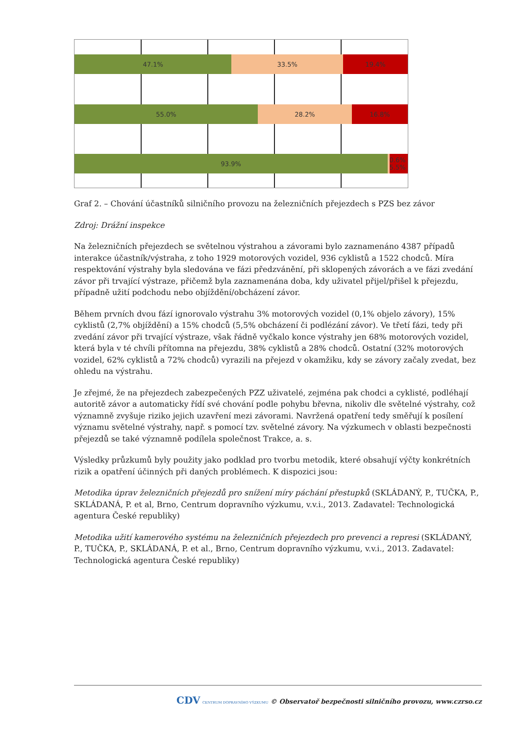47.1% 33.5% 19.4%
55.0% 28.2% 16.8%
93.9% 0.6% 5.5%
Graf 2. – Chování účastníků silničního provozu na železničních přejezdech s PZS bez závor
Zdroj: Drážní inspekce
Na železničních přejezdech se světelnou výstrahou a závorami bylo zaznamenáno 4387 případů interakce účastník/výstraha, z toho 1929 motorových vozidel, 936 cyklistů a 1522 chodců. Míra respektování výstrahy byla sledována ve fázi předzvánění, při sklopených závorách a ve fázi zvedání závor při trvající výstraze, přičemž byla zaznamenána doba, kdy uživatel přijel/přišel k přejezdu, případně užití podchodu nebo objíždění/obcházení závor.
Během prvních dvou fází ignorovalo výstrahu 3% motorových vozidel (0,1% objelo závory), 15% cyklistů (2,7% objíždění) a 15% chodců (5,5% obcházení či podlézání závor). Ve třetí fázi, tedy při zvedání závor při trvající výstraze, však řádně vyčkalo konce výstrahy jen 68% motorových vozidel, která byla v té chvíli přítomna na přejezdu, 38% cyklistů a 28% chodců. Ostatní (32% motorových vozidel, 62% cyklistů a 72% chodců) vyrazili na přejezd v okamžiku, kdy se závory začaly zvedat, bez ohledu na výstrahu.
Je zřejmé, že na přejezdech zabezpečených PZZ uživatelé, zejména pak chodci a cyklisté, podléhají autoritě závor a automaticky řídí své chování podle pohybu břevna, nikoliv dle světelné výstrahy, což významně zvyšuje riziko jejich uzavření mezi závorami. Navržená opatření tedy směřují k posílení významu světelné výstrahy, např. s pomocí tzv. světelné závory. Na výzkumech v oblasti bezpečnosti přejezdů se také významně podílela společnost Trakce, a. s.
Výsledky průzkumů byly použity jako podklad pro tvorbu metodik, které obsahují výčty konkrétních rizik a opatření účinných při daných problémech. K dispozici jsou:
Metodika úprav železničních přejezdů pro snížení míry páchání přestupků (SKLÁDANÝ, P., TUČKA, P., SKLÁDANÁ, P. et al, Brno, Centrum dopravního výzkumu, v.v.i., 2013. Zadavatel: Technologická agentura České republiky)
Metodika užití kamerového systému na železničních přejezdech pro prevenci a represi (SKLÁDANÝ, P., TUČKA, P., SKLÁDANÁ, P. et al., Brno, Centrum dopravního výzkumu, v.v.i., 2013. Zadavatel: Technologická agentura České republiky)
CDV CENTRUM DOPRAVNÍHO VÝZKUMU © Observatoř bezpečnosti silničního provozu, www.czrso.cz